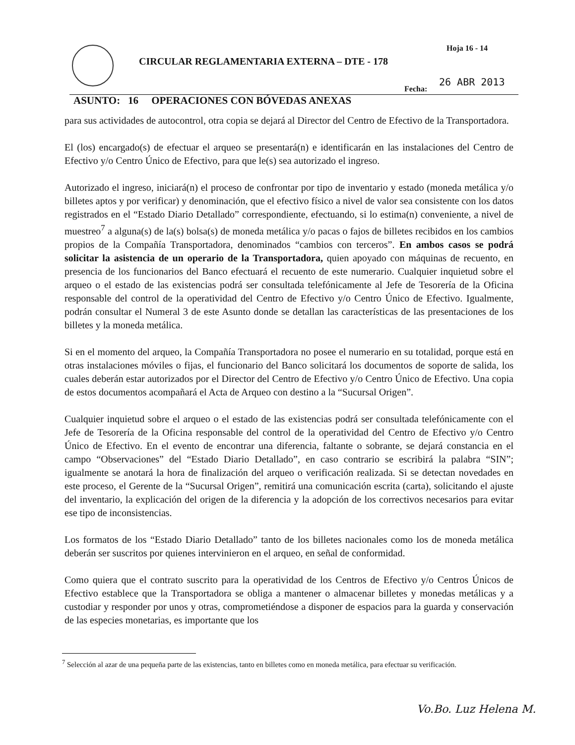CIRCULAR REGLAMENTARIA EXTERNA – DTE - 178
Hoja 16 - 14
26 ABR 2013
Fecha:
ASUNTO: 16 OPERACIONES CON BÓVEDAS ANEXAS
para sus actividades de autocontrol, otra copia se dejará al Director del Centro de Efectivo de la Transportadora.
El (los) encargado(s) de efectuar el arqueo se presentará(n) e identificarán en las instalaciones del Centro de Efectivo y/o Centro Único de Efectivo, para que le(s) sea autorizado el ingreso.
Autorizado el ingreso, iniciará(n) el proceso de confrontar por tipo de inventario y estado (moneda metálica y/o billetes aptos y por verificar) y denominación, que el efectivo físico a nivel de valor sea consistente con los datos registrados en el “Estado Diario Detallado” correspondiente, efectuando, si lo estima(n) conveniente, a nivel de muestreo<sup>7</sup> a alguna(s) de la(s) bolsa(s) de moneda metálica y/o pacas o fajos de billetes recibidos en los cambios propios de la Compañía Transportadora, denominados “cambios con terceros”. En ambos casos se podrá solicitar la asistencia de un operario de la Transportadora, quien apoyado con máquinas de recuento, en presencia de los funcionarios del Banco efectuará el recuento de este numerario. Cualquier inquietud sobre el arqueo o el estado de las existencias podrá ser consultada telefónicamente al Jefe de Tesorería de la Oficina responsable del control de la operatividad del Centro de Efectivo y/o Centro Único de Efectivo. Igualmente, podrán consultar el Numeral 3 de este Asunto donde se detallan las características de las presentaciones de los billetes y la moneda metálica.
Si en el momento del arqueo, la Compañía Transportadora no posee el numerario en su totalidad, porque está en otras instalaciones móviles o fijas, el funcionario del Banco solicitará los documentos de soporte de salida, los cuales deberán estar autorizados por el Director del Centro de Efectivo y/o Centro Único de Efectivo. Una copia de estos documentos acompañará el Acta de Arqueo con destino a la “Sucursal Origen”.
Cualquier inquietud sobre el arqueo o el estado de las existencias podrá ser consultada telefónicamente con el Jefe de Tesorería de la Oficina responsable del control de la operatividad del Centro de Efectivo y/o Centro Único de Efectivo. En el evento de encontrar una diferencia, faltante o sobrante, se dejará constancia en el campo “Observaciones” del “Estado Diario Detallado”, en caso contrario se escribirá la palabra “SIN”; igualmente se anotará la hora de finalización del arqueo o verificación realizada. Si se detectan novedades en este proceso, el Gerente de la “Sucursal Origen”, remitirá una comunicación escrita (carta), solicitando el ajuste del inventario, la explicación del origen de la diferencia y la adopción de los correctivos necesarios para evitar ese tipo de inconsistencias.
Los formatos de los “Estado Diario Detallado” tanto de los billetes nacionales como los de moneda metálica deberán ser suscritos por quienes intervinieron en el arqueo, en señal de conformidad.
Como quiera que el contrato suscrito para la operatividad de los Centros de Efectivo y/o Centros Únicos de Efectivo establece que la Transportadora se obliga a mantener o almacenar billetes y monedas metálicas y a custodiar y responder por unos y otras, comprometiéndose a disponer de espacios para la guarda y conservación de las especies monetarias, es importante que los
<sup>7</sup> Selección al azar de una pequeña parte de las existencias, tanto en billetes como en moneda metálica, para efectuar su verificación.
Vo.Bo. Luz Helena M.